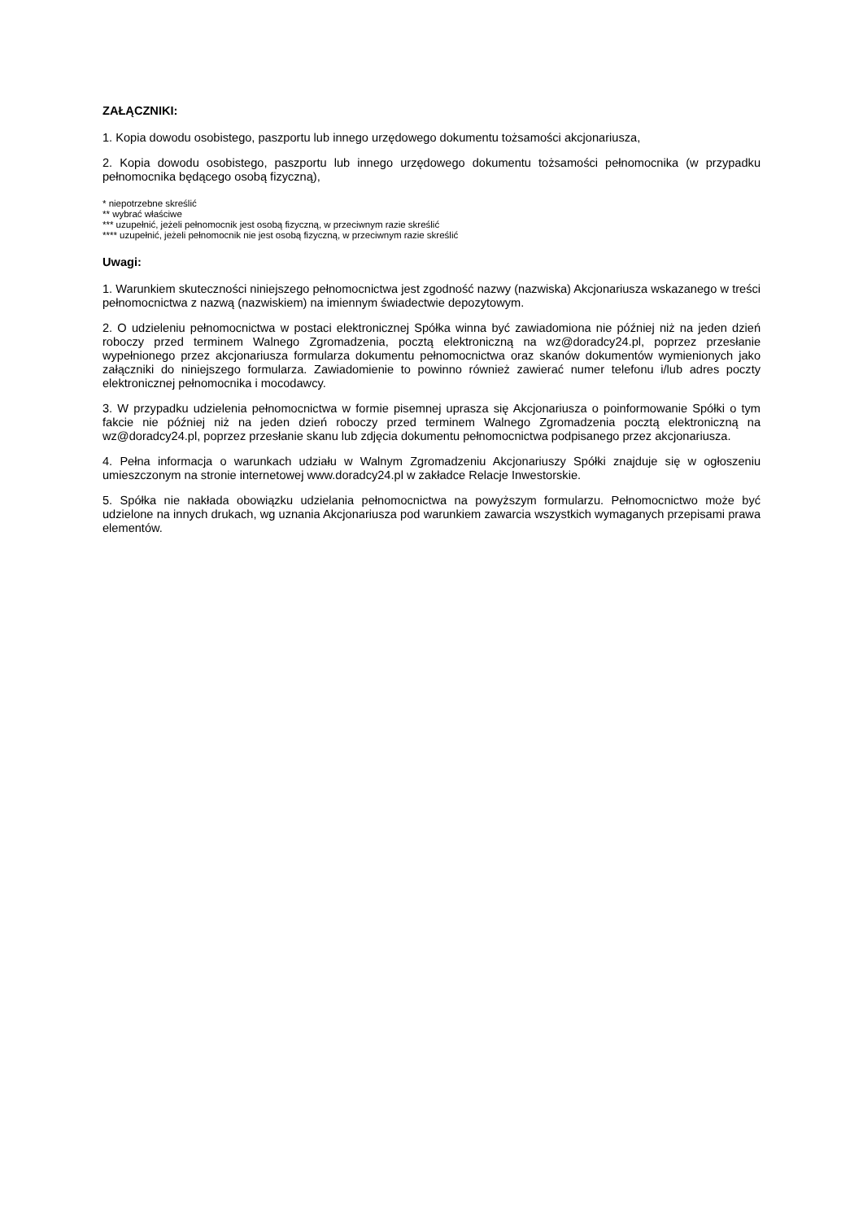ZAŁĄCZNIKI:
1. Kopia dowodu osobistego, paszportu lub innego urzędowego dokumentu tożsamości akcjonariusza,
2. Kopia dowodu osobistego, paszportu lub innego urzędowego dokumentu tożsamości pełnomocnika (w przypadku pełnomocnika będącego osobą fizyczną),
* niepotrzebne skreślić
** wybrać właściwe
*** uzupełnić, jeżeli pełnomocnik jest osobą fizyczną, w przeciwnym razie skreślić
**** uzupełnić, jeżeli pełnomocnik nie jest osobą fizyczną, w przeciwnym razie skreślić
Uwagi:
1. Warunkiem skuteczności niniejszego pełnomocnictwa jest zgodność nazwy (nazwiska) Akcjonariusza wskazanego w treści pełnomocnictwa z nazwą (nazwiskiem) na imiennym świadectwie depozytowym.
2. O udzieleniu pełnomocnictwa w postaci elektronicznej Spółka winna być zawiadomiona nie później niż na jeden dzień roboczy przed terminem Walnego Zgromadzenia, pocztą elektroniczną na wz@doradcy24.pl, poprzez przesłanie wypełnionego przez akcjonariusza formularza dokumentu pełnomocnictwa oraz skanów dokumentów wymienionych jako załączniki do niniejszego formularza. Zawiadomienie to powinno również zawierać numer telefonu i/lub adres poczty elektronicznej pełnomocnika i mocodawcy.
3. W przypadku udzielenia pełnomocnictwa w formie pisemnej uprasza się Akcjonariusza o poinformowanie Spółki o tym fakcie nie później niż na jeden dzień roboczy przed terminem Walnego Zgromadzenia pocztą elektroniczną na wz@doradcy24.pl, poprzez przesłanie skanu lub zdjęcia dokumentu pełnomocnictwa podpisanego przez akcjonariusza.
4. Pełna informacja o warunkach udziału w Walnym Zgromadzeniu Akcjonariuszy Spółki znajduje się w ogłoszeniu umieszczonym na stronie internetowej www.doradcy24.pl w zakładce Relacje Inwestorskie.
5. Spółka nie nakłada obowiązku udzielania pełnomocnictwa na powyższym formularzu. Pełnomocnictwo może być udzielone na innych drukach, wg uznania Akcjonariusza pod warunkiem zawarcia wszystkich wymaganych przepisami prawa elementów.